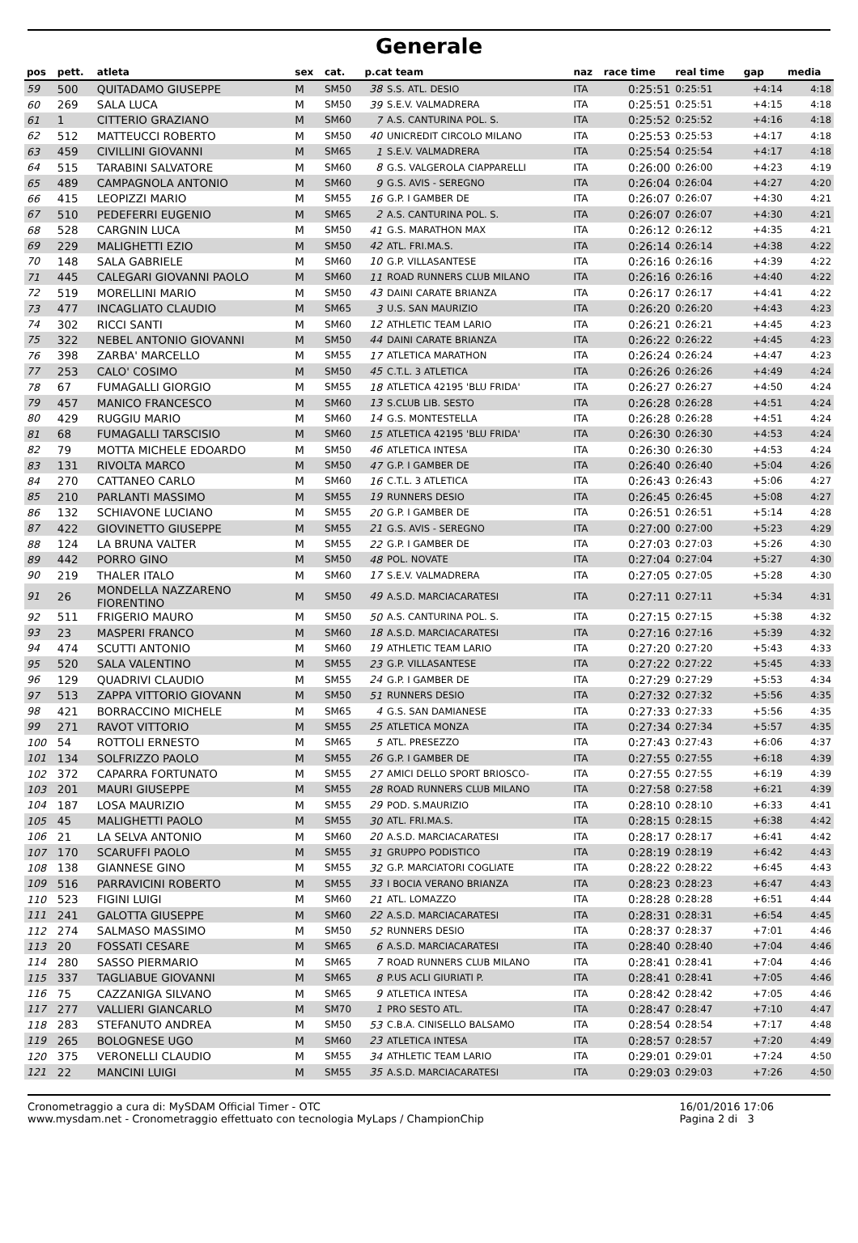Generale
| pos | pett. | atleta | sex | cat. | p.cat team | | naz | race time | real time | gap | media |
| --- | --- | --- | --- | --- | --- | --- | --- | --- | --- | --- | --- |
| 59 | 500 | QUITADAMO GIUSEPPE | M | SM50 | 38 | S.S. ATL. DESIO | ITA | 0:25:51 | 0:25:51 | +4:14 | 4:18 |
| 60 | 269 | SALA LUCA | M | SM50 | 39 | S.E.V. VALMADRERA | ITA | 0:25:51 | 0:25:51 | +4:15 | 4:18 |
| 61 | 1 | CITTERIO GRAZIANO | M | SM60 | 7 | A.S. CANTURINA POL. S. | ITA | 0:25:52 | 0:25:52 | +4:16 | 4:18 |
| 62 | 512 | MATTEUCCI ROBERTO | M | SM50 | 40 | UNICREDIT CIRCOLO MILANO | ITA | 0:25:53 | 0:25:53 | +4:17 | 4:18 |
| 63 | 459 | CIVILLINI GIOVANNI | M | SM65 | 1 | S.E.V. VALMADRERA | ITA | 0:25:54 | 0:25:54 | +4:17 | 4:18 |
| 64 | 515 | TARABINI SALVATORE | M | SM60 | 8 | G.S. VALGEROLA CIAPPARELLI | ITA | 0:26:00 | 0:26:00 | +4:23 | 4:19 |
| 65 | 489 | CAMPAGNOLA ANTONIO | M | SM60 | 9 | G.S. AVIS - SEREGNO | ITA | 0:26:04 | 0:26:04 | +4:27 | 4:20 |
| 66 | 415 | LEOPIZZI MARIO | M | SM55 | 16 | G.P. I GAMBER DE | ITA | 0:26:07 | 0:26:07 | +4:30 | 4:21 |
| 67 | 510 | PEDEFERRI EUGENIO | M | SM65 | 2 | A.S. CANTURINA POL. S. | ITA | 0:26:07 | 0:26:07 | +4:30 | 4:21 |
| 68 | 528 | CARGNIN LUCA | M | SM50 | 41 | G.S. MARATHON MAX | ITA | 0:26:12 | 0:26:12 | +4:35 | 4:21 |
| 69 | 229 | MALIGHETTI EZIO | M | SM50 | 42 | ATL. FRI.MA.S. | ITA | 0:26:14 | 0:26:14 | +4:38 | 4:22 |
| 70 | 148 | SALA GABRIELE | M | SM60 | 10 | G.P. VILLASANTESE | ITA | 0:26:16 | 0:26:16 | +4:39 | 4:22 |
| 71 | 445 | CALEGARI GIOVANNI PAOLO | M | SM60 | 11 | ROAD RUNNERS CLUB MILANO | ITA | 0:26:16 | 0:26:16 | +4:40 | 4:22 |
| 72 | 519 | MORELLINI MARIO | M | SM50 | 43 | DAINI CARATE BRIANZA | ITA | 0:26:17 | 0:26:17 | +4:41 | 4:22 |
| 73 | 477 | INCAGLIATO CLAUDIO | M | SM65 | 3 | U.S. SAN MAURIZIO | ITA | 0:26:20 | 0:26:20 | +4:43 | 4:23 |
| 74 | 302 | RICCI SANTI | M | SM60 | 12 | ATHLETIC TEAM LARIO | ITA | 0:26:21 | 0:26:21 | +4:45 | 4:23 |
| 75 | 322 | NEBEL ANTONIO GIOVANNI | M | SM50 | 44 | DAINI CARATE BRIANZA | ITA | 0:26:22 | 0:26:22 | +4:45 | 4:23 |
| 76 | 398 | ZARBA' MARCELLO | M | SM55 | 17 | ATLETICA MARATHON | ITA | 0:26:24 | 0:26:24 | +4:47 | 4:23 |
| 77 | 253 | CALO' COSIMO | M | SM50 | 45 | C.T.L. 3 ATLETICA | ITA | 0:26:26 | 0:26:26 | +4:49 | 4:24 |
| 78 | 67 | FUMAGALLI GIORGIO | M | SM55 | 18 | ATLETICA 42195 'BLU FRIDA' | ITA | 0:26:27 | 0:26:27 | +4:50 | 4:24 |
| 79 | 457 | MANICO FRANCESCO | M | SM60 | 13 | S.CLUB LIB. SESTO | ITA | 0:26:28 | 0:26:28 | +4:51 | 4:24 |
| 80 | 429 | RUGGIU MARIO | M | SM60 | 14 | G.S. MONTESTELLA | ITA | 0:26:28 | 0:26:28 | +4:51 | 4:24 |
| 81 | 68 | FUMAGALLI TARSCISIO | M | SM60 | 15 | ATLETICA 42195 'BLU FRIDA' | ITA | 0:26:30 | 0:26:30 | +4:53 | 4:24 |
| 82 | 79 | MOTTA MICHELE EDOARDO | M | SM50 | 46 | ATLETICA INTESA | ITA | 0:26:30 | 0:26:30 | +4:53 | 4:24 |
| 83 | 131 | RIVOLTA MARCO | M | SM50 | 47 | G.P. I GAMBER DE | ITA | 0:26:40 | 0:26:40 | +5:04 | 4:26 |
| 84 | 270 | CATTANEO CARLO | M | SM60 | 16 | C.T.L. 3 ATLETICA | ITA | 0:26:43 | 0:26:43 | +5:06 | 4:27 |
| 85 | 210 | PARLANTI MASSIMO | M | SM55 | 19 | RUNNERS DESIO | ITA | 0:26:45 | 0:26:45 | +5:08 | 4:27 |
| 86 | 132 | SCHIAVONE LUCIANO | M | SM55 | 20 | G.P. I GAMBER DE | ITA | 0:26:51 | 0:26:51 | +5:14 | 4:28 |
| 87 | 422 | GIOVINETTO GIUSEPPE | M | SM55 | 21 | G.S. AVIS - SEREGNO | ITA | 0:27:00 | 0:27:00 | +5:23 | 4:29 |
| 88 | 124 | LA BRUNA VALTER | M | SM55 | 22 | G.P. I GAMBER DE | ITA | 0:27:03 | 0:27:03 | +5:26 | 4:30 |
| 89 | 442 | PORRO GINO | M | SM50 | 48 | POL. NOVATE | ITA | 0:27:04 | 0:27:04 | +5:27 | 4:30 |
| 90 | 219 | THALER ITALO | M | SM60 | 17 | S.E.V. VALMADRERA | ITA | 0:27:05 | 0:27:05 | +5:28 | 4:30 |
| 91 | 26 | MONDELLA NAZZARENO FIORENTINO | M | SM50 | 49 | A.S.D. MARCIACARATESI | ITA | 0:27:11 | 0:27:11 | +5:34 | 4:31 |
| 92 | 511 | FRIGERIO MAURO | M | SM50 | 50 | A.S. CANTURINA POL. S. | ITA | 0:27:15 | 0:27:15 | +5:38 | 4:32 |
| 93 | 23 | MASPERI FRANCO | M | SM60 | 18 | A.S.D. MARCIACARATESI | ITA | 0:27:16 | 0:27:16 | +5:39 | 4:32 |
| 94 | 474 | SCUTTI ANTONIO | M | SM60 | 19 | ATHLETIC TEAM LARIO | ITA | 0:27:20 | 0:27:20 | +5:43 | 4:33 |
| 95 | 520 | SALA VALENTINO | M | SM55 | 23 | G.P. VILLASANTESE | ITA | 0:27:22 | 0:27:22 | +5:45 | 4:33 |
| 96 | 129 | QUADRIVI CLAUDIO | M | SM55 | 24 | G.P. I GAMBER DE | ITA | 0:27:29 | 0:27:29 | +5:53 | 4:34 |
| 97 | 513 | ZAPPA VITTORIO GIOVANN | M | SM50 | 51 | RUNNERS DESIO | ITA | 0:27:32 | 0:27:32 | +5:56 | 4:35 |
| 98 | 421 | BORRACCINO MICHELE | M | SM65 | 4 | G.S. SAN DAMIANESE | ITA | 0:27:33 | 0:27:33 | +5:56 | 4:35 |
| 99 | 271 | RAVOT VITTORIO | M | SM55 | 25 | ATLETICA MONZA | ITA | 0:27:34 | 0:27:34 | +5:57 | 4:35 |
| 100 | 54 | ROTTOLI ERNESTO | M | SM65 | 5 | ATL. PRESEZZO | ITA | 0:27:43 | 0:27:43 | +6:06 | 4:37 |
| 101 | 134 | SOLFRIZZO PAOLO | M | SM55 | 26 | G.P. I GAMBER DE | ITA | 0:27:55 | 0:27:55 | +6:18 | 4:39 |
| 102 | 372 | CAPARRA FORTUNATO | M | SM55 | 27 | AMICI DELLO SPORT BRIOSCO- | ITA | 0:27:55 | 0:27:55 | +6:19 | 4:39 |
| 103 | 201 | MAURI GIUSEPPE | M | SM55 | 28 | ROAD RUNNERS CLUB MILANO | ITA | 0:27:58 | 0:27:58 | +6:21 | 4:39 |
| 104 | 187 | LOSA MAURIZIO | M | SM55 | 29 | POD. S.MAURIZIO | ITA | 0:28:10 | 0:28:10 | +6:33 | 4:41 |
| 105 | 45 | MALIGHETTI PAOLO | M | SM55 | 30 | ATL. FRI.MA.S. | ITA | 0:28:15 | 0:28:15 | +6:38 | 4:42 |
| 106 | 21 | LA SELVA ANTONIO | M | SM60 | 20 | A.S.D. MARCIACARATESI | ITA | 0:28:17 | 0:28:17 | +6:41 | 4:42 |
| 107 | 170 | SCARUFFI PAOLO | M | SM55 | 31 | GRUPPO PODISTICO | ITA | 0:28:19 | 0:28:19 | +6:42 | 4:43 |
| 108 | 138 | GIANNESE GINO | M | SM55 | 32 | G.P. MARCIATORI COGLIATE | ITA | 0:28:22 | 0:28:22 | +6:45 | 4:43 |
| 109 | 516 | PARRAVICINI ROBERTO | M | SM55 | 33 | I BOCIA VERANO BRIANZA | ITA | 0:28:23 | 0:28:23 | +6:47 | 4:43 |
| 110 | 523 | FIGINI LUIGI | M | SM60 | 21 | ATL. LOMAZZO | ITA | 0:28:28 | 0:28:28 | +6:51 | 4:44 |
| 111 | 241 | GALOTTA GIUSEPPE | M | SM60 | 22 | A.S.D. MARCIACARATESI | ITA | 0:28:31 | 0:28:31 | +6:54 | 4:45 |
| 112 | 274 | SALMASO MASSIMO | M | SM50 | 52 | RUNNERS DESIO | ITA | 0:28:37 | 0:28:37 | +7:01 | 4:46 |
| 113 | 20 | FOSSATI CESARE | M | SM65 | 6 | A.S.D. MARCIACARATESI | ITA | 0:28:40 | 0:28:40 | +7:04 | 4:46 |
| 114 | 280 | SASSO PIERMARIO | M | SM65 | 7 | ROAD RUNNERS CLUB MILANO | ITA | 0:28:41 | 0:28:41 | +7:04 | 4:46 |
| 115 | 337 | TAGLIABUE GIOVANNI | M | SM65 | 8 | P.US ACLI GIURIATI P. | ITA | 0:28:41 | 0:28:41 | +7:05 | 4:46 |
| 116 | 75 | CAZZANIGA SILVANO | M | SM65 | 9 | ATLETICA INTESA | ITA | 0:28:42 | 0:28:42 | +7:05 | 4:46 |
| 117 | 277 | VALLIERI GIANCARLO | M | SM70 | 1 | PRO SESTO ATL. | ITA | 0:28:47 | 0:28:47 | +7:10 | 4:47 |
| 118 | 283 | STEFANUTO ANDREA | M | SM50 | 53 | C.B.A. CINISELLO BALSAMO | ITA | 0:28:54 | 0:28:54 | +7:17 | 4:48 |
| 119 | 265 | BOLOGNESE UGO | M | SM60 | 23 | ATLETICA INTESA | ITA | 0:28:57 | 0:28:57 | +7:20 | 4:49 |
| 120 | 375 | VERONELLI CLAUDIO | M | SM55 | 34 | ATHLETIC TEAM LARIO | ITA | 0:29:01 | 0:29:01 | +7:24 | 4:50 |
| 121 | 22 | MANCINI LUIGI | M | SM55 | 35 | A.S.D. MARCIACARATESI | ITA | 0:29:03 | 0:29:03 | +7:26 | 4:50 |
Cronometraggio a cura di: MySDAM Official Timer - OTC
www.mysdam.net - Cronometraggio effettuato con tecnologia MyLaps / ChampionChip
16/01/2016 17:06
Pagina 2 di 3